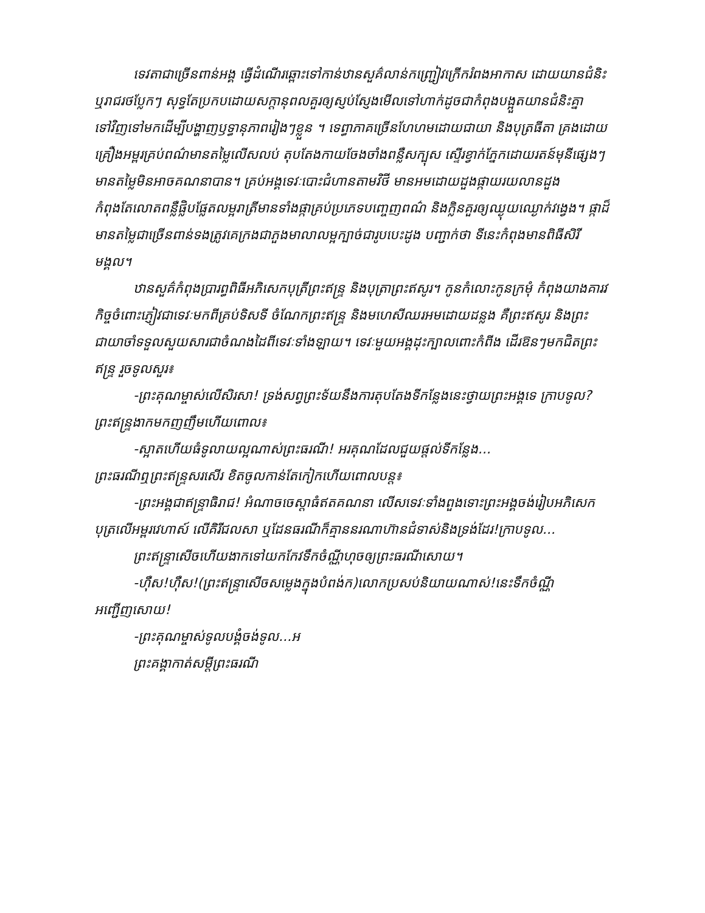ទេវតាជាច្រើនពាន់អង្គ ធ្វើដំណើរឆ្ពោះទៅកាន់ឋានសួគ៌លាន់កញ្ជ្រៀវក្រើករំពងអាកាស ដោយយានជំនិះ ឬរាជរថប្លែកៗ សុទ្ធតែប្រកបដោយសក្តានុពលគួរឲ្យស្ញប់ស្ញែងមើលទៅហាក់ដូចជាកំពុងបង្អួតយានជំនិះគ្នាទៅវិញទៅមកដើម្បីបង្ហាញឫទ្ធានុភាពរៀងៗខ្លួន ។ ទេព្ធាភាគច្រើនហែហមដោយជាយា និងបុត្រធីតា គ្រងដោយគ្រឿងអម្ពរគ្រប់ពណ៌មានតម្លៃលើសលប់ តុបតែងកាយចែងចាំងពន្លឺសក្បុស ស្ទើរខ្វាក់ភ្នែកដោយរតន៍មុនីផ្សេងៗ មានតម្លៃមិនអាចគណនាបាន។ គ្រប់អង្គទេវៈបោះជំហានតាមវិថី មានអមដោយដួងផ្កាយរយលានដួងកំពុងតែលោតពន្លឺផ្លិបផ្លែតលម្អរាត្រីមានទាំងផ្កាគ្រប់ប្រភេទបញ្ចេញពណ៌ និងក្លិនគួរឲ្យឈ្ងុយឈ្ងោក់វង្វេង។ ផ្កាដ៏មានតម្លៃជាច្រើនពាន់ទងត្រូវគេក្រងជាភួងមាលាលម្អក្បាច់ជារូបបេះដូង បញ្ជាក់ថា ទីនេះកំពុងមានពិធីសិរីមង្គល។
ឋានសួគ៌កំពុងប្រារព្ធពិធីអភិសេកបុត្រីព្រះឥន្ទ្រ និងបុត្រាព្រះឥសូរ។ កូនកំលោះកូនក្រមុំ កំពុងយាងគារវកិច្ចចំពោះភ្ញៀវជាទេវៈមកពីគ្រប់ទិសទី ចំណែកព្រះឥន្ទ្រ និងមហេសីឈរអមដោយដន្លង គឺព្រះឥសូរ និងព្រះជាយាចាំទទួលសួយសារជាចំណងដៃពីទេវៈទាំងឡាយ។ ទេវៈមួយអង្គដុះក្បាលពោះកំពីង ដើរឱនៗមកជិតព្រះឥន្ទ្រ រួចទូលសួរ៖
-ព្រះគុណម្ចាស់លើសិរសា! ទ្រង់សព្វព្រះទ័យនឹងការតុបតែងទីកន្លែងនេះថ្វាយព្រះអង្គទេ ក្រាបទូល?
ព្រះឥន្ទ្រងាកមកញញឹមហើយពោល៖
-ស្អាតហើយធំទូលាយល្អណាស់ព្រះធរណី! អរគុណដែលជួយផ្តល់ទីកន្លែង...
ព្រះធរណីឮព្រះឥន្ទ្រសរសើរ ខិតចូលកាន់តែកៀកហើយពោលបន្ត៖
-ព្រះអង្គជាឥន្ទ្រាធិរាជ! អំណាចចេស្តាធំឥតគណនា លើសទេវៈទាំងពួងទោះព្រះអង្គចង់រៀបអភិសេកបុត្រលើអម្ពរវេហាស៍ លើគិរីជលសា ឬដែនធរណីក៏គ្មាននរណាហ៊ានជំទាស់និងទ្រង់ដែរ!ក្រាបទូល...
ព្រះឥន្ទ្រាសើចហើយងាកទៅយកកែវទឹកចំណ្ណីហុចឲ្យព្រះធរណីសោយ។
-ហ៊ឺស!ហ៊ឺស!(ព្រះឥន្ទ្រាសើចសម្លេងក្នុងបំពង់ក)លោកប្រសប់និយាយណាស់!នេះទឹកចំណ្ណីអញ្ជើញសោយ!
-ព្រះគុណម្ចាស់ទូលបង្គំចង់ទូល...អ
ព្រះគង្គាកាត់សម្តីព្រះធរណី